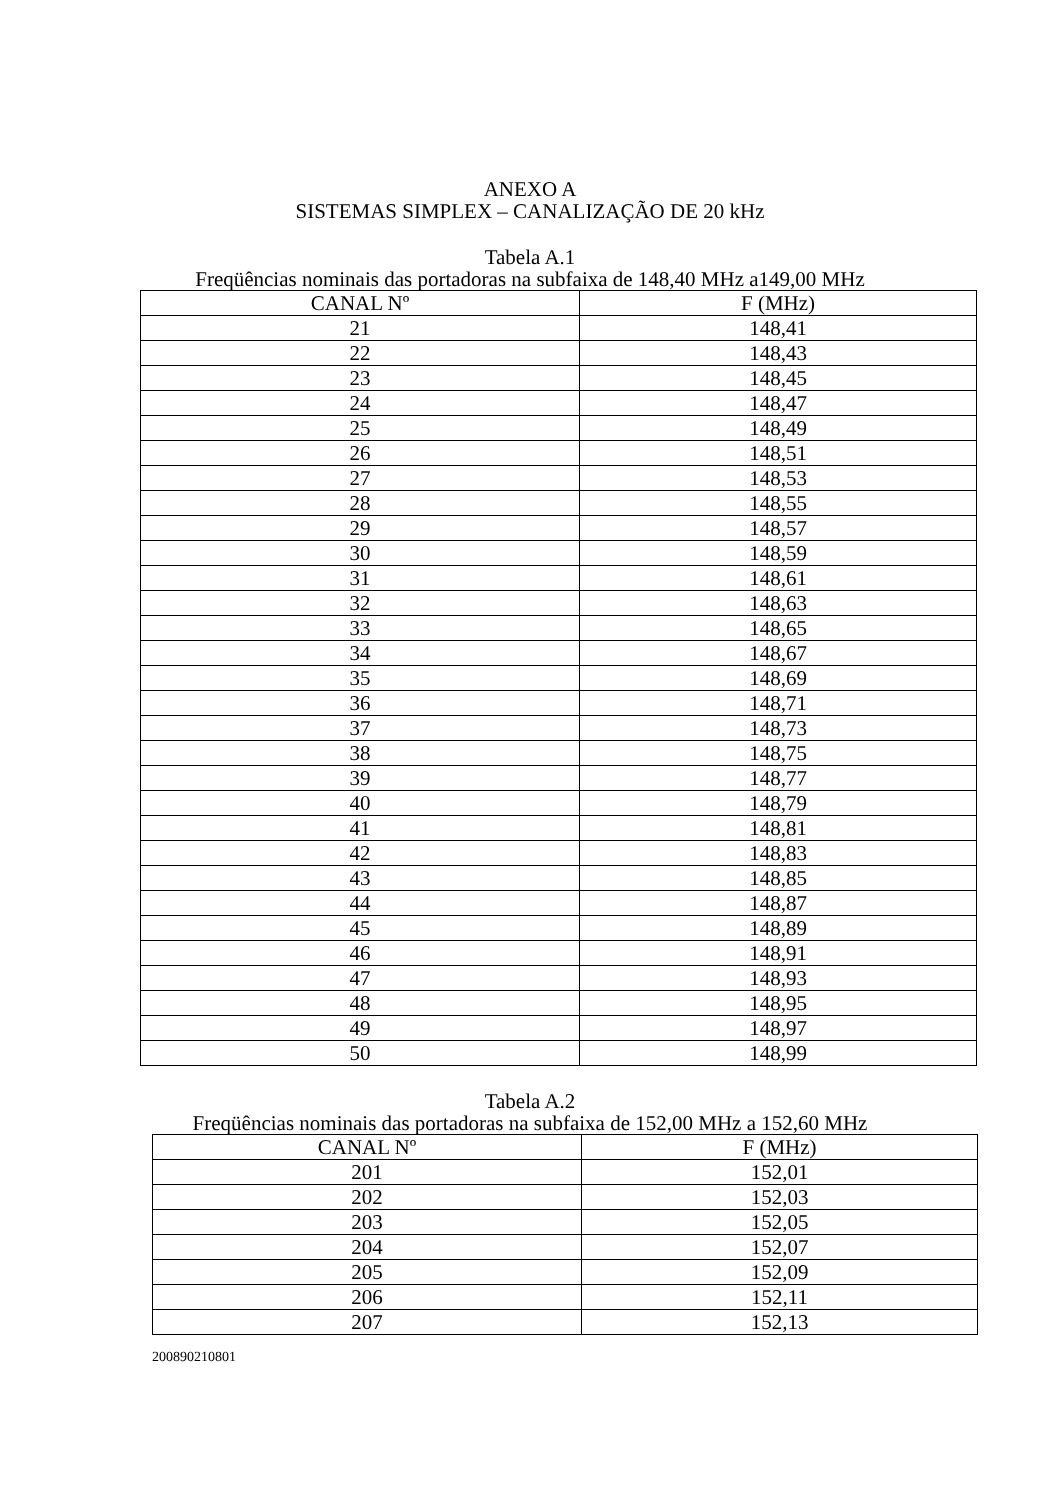ANEXO A
SISTEMAS SIMPLEX – CANALIZAÇÃO DE 20 kHz
Tabela A.1
Freqüências nominais das portadoras na subfaixa de 148,40 MHz a149,00 MHz
| CANAL Nº | F (MHz) |
| --- | --- |
| 21 | 148,41 |
| 22 | 148,43 |
| 23 | 148,45 |
| 24 | 148,47 |
| 25 | 148,49 |
| 26 | 148,51 |
| 27 | 148,53 |
| 28 | 148,55 |
| 29 | 148,57 |
| 30 | 148,59 |
| 31 | 148,61 |
| 32 | 148,63 |
| 33 | 148,65 |
| 34 | 148,67 |
| 35 | 148,69 |
| 36 | 148,71 |
| 37 | 148,73 |
| 38 | 148,75 |
| 39 | 148,77 |
| 40 | 148,79 |
| 41 | 148,81 |
| 42 | 148,83 |
| 43 | 148,85 |
| 44 | 148,87 |
| 45 | 148,89 |
| 46 | 148,91 |
| 47 | 148,93 |
| 48 | 148,95 |
| 49 | 148,97 |
| 50 | 148,99 |
Tabela A.2
Freqüências nominais das portadoras na subfaixa de 152,00 MHz a 152,60 MHz
| CANAL Nº | F (MHz) |
| --- | --- |
| 201 | 152,01 |
| 202 | 152,03 |
| 203 | 152,05 |
| 204 | 152,07 |
| 205 | 152,09 |
| 206 | 152,11 |
| 207 | 152,13 |
200890210801